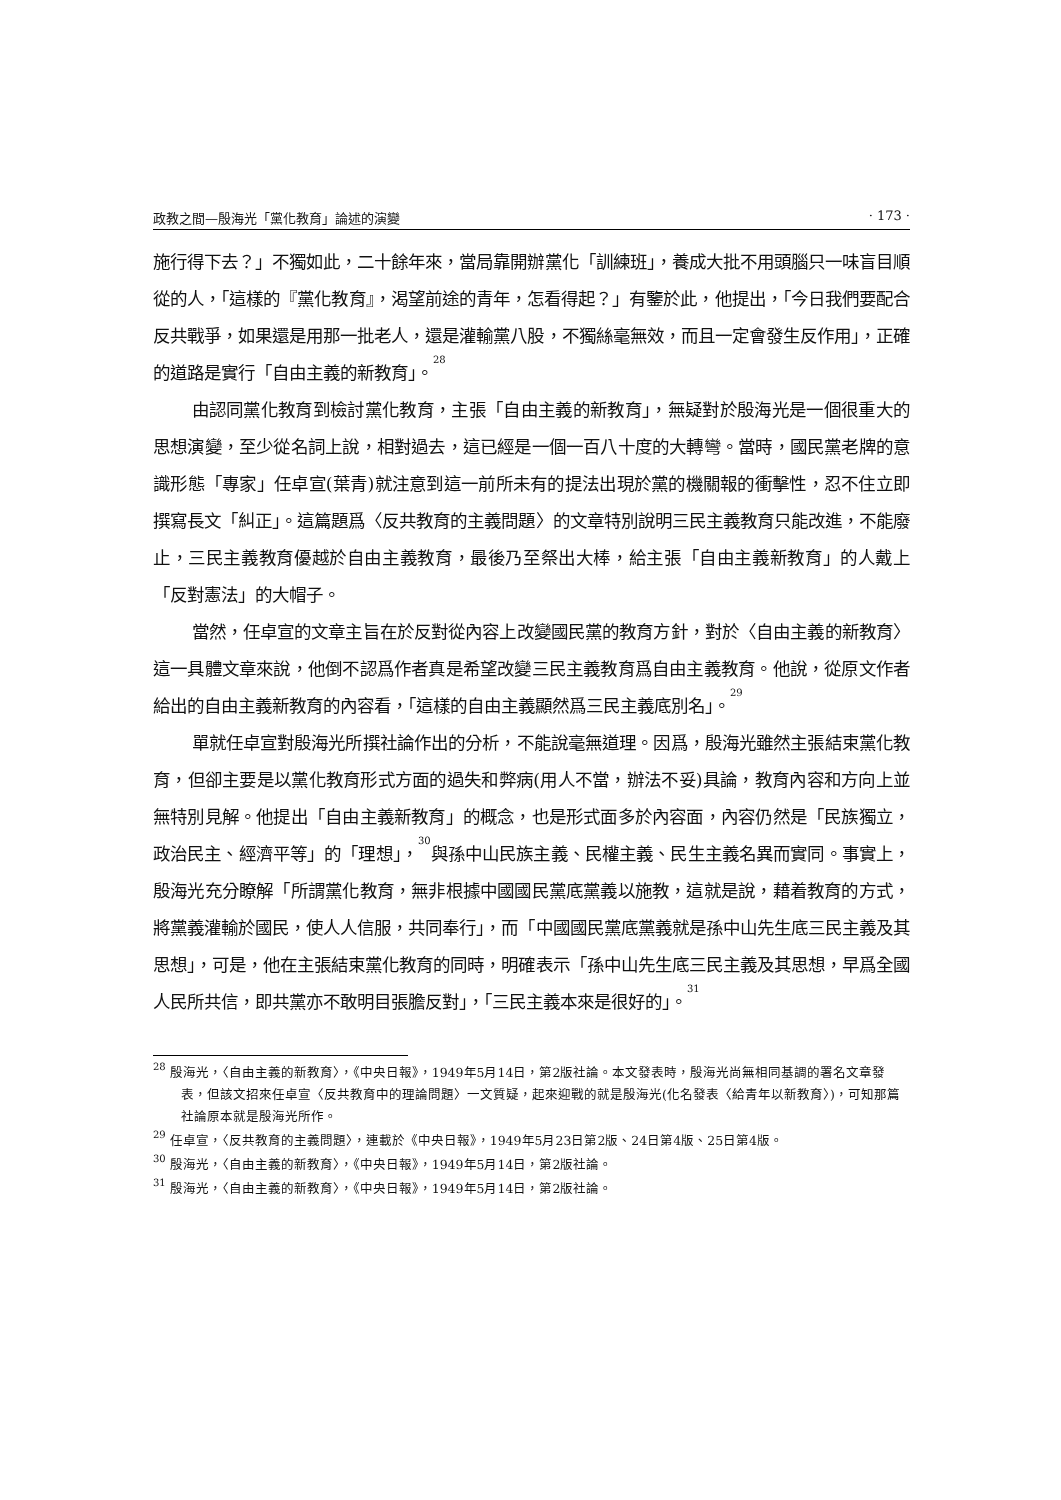政教之間—殷海光「黨化教育」論述的演變 · 173 ·
施行得下去？」不獨如此，二十餘年來，當局靠開辦黨化「訓練班」，養成大批不用頭腦只一味盲目順從的人，「這樣的『黨化教育』，渴望前途的青年，怎看得起？」有鑒於此，他提出，「今日我們要配合反共戰爭，如果還是用那一批老人，還是灌輸黨八股，不獨絲毫無效，而且一定會發生反作用」，正確的道路是實行「自由主義的新教育」。<sup>28</sup>
由認同黨化教育到檢討黨化教育，主張「自由主義的新教育」，無疑對於殷海光是一個很重大的思想演變，至少從名詞上說，相對過去，這已經是一個一百八十度的大轉彎。當時，國民黨老牌的意識形態「專家」任卓宣(葉青)就注意到這一前所未有的提法出現於黨的機關報的衝擊性，忍不住立即撰寫長文「糾正」。這篇題爲〈反共教育的主義問題〉的文章特別說明三民主義教育只能改進，不能廢止，三民主義教育優越於自由主義教育，最後乃至祭出大棒，給主張「自由主義新教育」的人戴上「反對憲法」的大帽子。
當然，任卓宣的文章主旨在於反對從內容上改變國民黨的教育方針，對於〈自由主義的新教育〉這一具體文章來說，他倒不認爲作者真是希望改變三民主義教育爲自由主義教育。他說，從原文作者給出的自由主義新教育的內容看，「這樣的自由主義顯然爲三民主義底別名」。<sup>29</sup>
單就任卓宣對殷海光所撰社論作出的分析，不能說毫無道理。因爲，殷海光雖然主張結束黨化教育，但卻主要是以黨化教育形式方面的過失和弊病(用人不當，辦法不妥)具論，教育內容和方向上並無特別見解。他提出「自由主義新教育」的概念，也是形式面多於內容面，內容仍然是「民族獨立，政治民主、經濟平等」的「理想」，<sup>30</sup>與孫中山民族主義、民權主義、民生主義名異而實同。事實上，殷海光充分瞭解「所謂黨化教育，無非根據中國國民黨底黨義以施教，這就是說，藉着教育的方式，將黨義灌輸於國民，使人人信服，共同奉行」，而「中國國民黨底黨義就是孫中山先生底三民主義及其思想」，可是，他在主張結束黨化教育的同時，明確表示「孫中山先生底三民主義及其思想，早爲全國人民所共信，即共黨亦不敢明目張膽反對」，「三民主義本來是很好的」。<sup>31</sup>
<sup>28</sup> 殷海光，〈自由主義的新教育〉，《中央日報》，1949年5月14日，第2版社論。本文發表時，殷海光尚無相同基調的署名文章發表，但該文招來任卓宣〈反共教育中的理論問題〉一文質疑，起來迎戰的就是殷海光(化名發表〈給青年以新教育〉)，可知那篇社論原本就是殷海光所作。
<sup>29</sup> 任卓宣，〈反共教育的主義問題〉，連載於《中央日報》，1949年5月23日第2版、24日第4版、25日第4版。
<sup>30</sup> 殷海光，〈自由主義的新教育〉，《中央日報》，1949年5月14日，第2版社論。
<sup>31</sup> 殷海光，〈自由主義的新教育〉，《中央日報》，1949年5月14日，第2版社論。